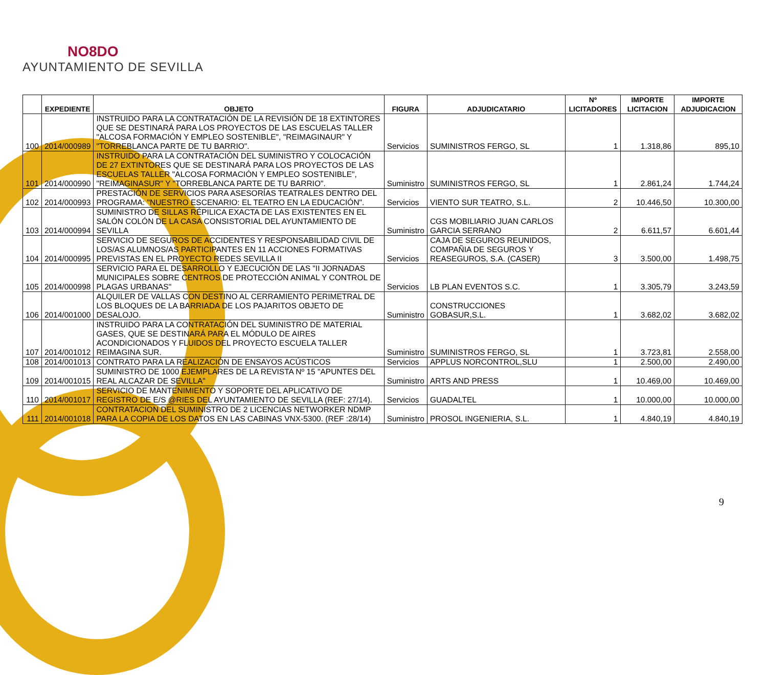NO8DO
AYUNTAMIENTO DE SEVILLA
| | EXPEDIENTE | OBJETO | FIGURA | ADJUDICATARIO | Nº LICITADORES | IMPORTE LICITACION | IMPORTE ADJUDICACION |
| --- | --- | --- | --- | --- | --- | --- | --- |
| 100 | 2014/000989 | INSTRUIDO PARA LA CONTRATACIÓN DE LA REVISIÓN DE 18 EXTINTORES QUE SE DESTINARÁ PARA LOS PROYECTOS DE LAS ESCUELAS TALLER "ALCOSA FORMACIÓN Y EMPLEO SOSTENIBLE", "REIMAGINAUR" Y "TORREBLANCA PARTE DE TU BARRIO". | Servicios | SUMINISTROS FERGO, SL | 1 | 1.318,86 | 895,10 |
| 101 | 2014/000990 | INSTRUIDO PARA LA CONTRATACIÓN DEL SUMINISTRO Y COLOCACIÓN DE 27 EXTINTORES QUE SE DESTINARÁ PARA LOS PROYECTOS DE LAS ESCUELAS TALLER "ALCOSA FORMACIÓN Y EMPLEO SOSTENIBLE", "REIMAGINASUR" Y "TORREBLANCA PARTE DE TU BARRIO". | Suministro | SUMINISTROS FERGO, SL | 1 | 2.861,24 | 1.744,24 |
| 102 | 2014/000993 | PRESTACIÓN DE SERVICIOS PARA ASESORÍAS TEATRALES DENTRO DEL PROGRAMA: "NUESTRO ESCENARIO: EL TEATRO EN LA EDUCACIÓN". | Servicios | VIENTO SUR TEATRO, S.L. | 2 | 10.446,50 | 10.300,00 |
| 103 | 2014/000994 | SUMINISTRO DE SILLAS RÉPILICA EXACTA DE LAS EXISTENTES EN EL SALÓN COLÓN DE LA CASA CONSISTORIAL DEL AYUNTAMIENTO DE SEVILLA | Suministro | CGS MOBILIARIO JUAN CARLOS GARCIA SERRANO | 2 | 6.611,57 | 6.601,44 |
| 104 | 2014/000995 | SERVICIO DE SEGUROS DE ACCIDENTES Y RESPONSABILIDAD CIVIL DE LOS/AS ALUMNOS/AS PARTICIPANTES EN 11 ACCIONES FORMATIVAS PREVISTAS EN EL PROYECTO REDES SEVILLA II | Servicios | CAJA DE SEGUROS REUNIDOS, COMPAÑIA DE SEGUROS Y REASEGUROS, S.A. (CASER) | 3 | 3.500,00 | 1.498,75 |
| 105 | 2014/000998 | SERVICIO PARA EL DESARROLLO Y EJECUCIÓN DE LAS "II JORNADAS MUNICIPALES SOBRE CENTROS DE PROTECCIÓN ANIMAL Y CONTROL DE PLAGAS URBANAS" | Servicios | LB PLAN EVENTOS S.C. | 1 | 3.305,79 | 3.243,59 |
| 106 | 2014/001000 | ALQUILER DE VALLAS CON DESTINO AL CERRAMIENTO PERIMETRAL DE LOS BLOQUES DE LA BARRIADA DE LOS PAJARITOS OBJETO DE DESALOJO. | Suministro | CONSTRUCCIONES GOBASUR,S.L. | 1 | 3.682,02 | 3.682,02 |
| 107 | 2014/001012 | INSTRUIDO PARA LA CONTRATACIÓN DEL SUMINISTRO DE MATERIAL GASES, QUE SE DESTINARÁ PARA EL MÓDULO DE AIRES ACONDICIONADOS Y FLUIDOS DEL PROYECTO ESCUELA TALLER REIMAGINA SUR. | Suministro | SUMINISTROS FERGO, SL | 1 | 3.723,81 | 2.558,00 |
| 108 | 2014/001013 | CONTRATO PARA LA REALIZACIÓN DE ENSAYOS ACÚSTICOS | Servicios | APPLUS NORCONTROL,SLU | 1 | 2.500,00 | 2.490,00 |
| 109 | 2014/001015 | SUMINISTRO DE 1000 EJEMPLARES DE LA REVISTA Nº 15 "APUNTES DEL REAL ALCAZAR DE SEVILLA" | Suministro | ARTS AND PRESS | 1 | 10.469,00 | 10.469,00 |
| 110 | 2014/001017 | SERVICIO DE MANTENIMIENTO Y SOPORTE DEL APLICATIVO DE REGISTRO DE E/S @RIES DEL AYUNTAMIENTO DE SEVILLA (REF: 27/14). | Servicios | GUADALTEL | 1 | 10.000,00 | 10.000,00 |
| 111 | 2014/001018 | CONTRATACION DEL SUMINISTRO DE 2 LICENCIAS NETWORKER NDMP PARA LA COPIA DE LOS DATOS EN LAS CABINAS VNX-5300. (REF :28/14) | Suministro | PROSOL INGENIERIA, S.L. | 1 | 4.840,19 | 4.840,19 |
9